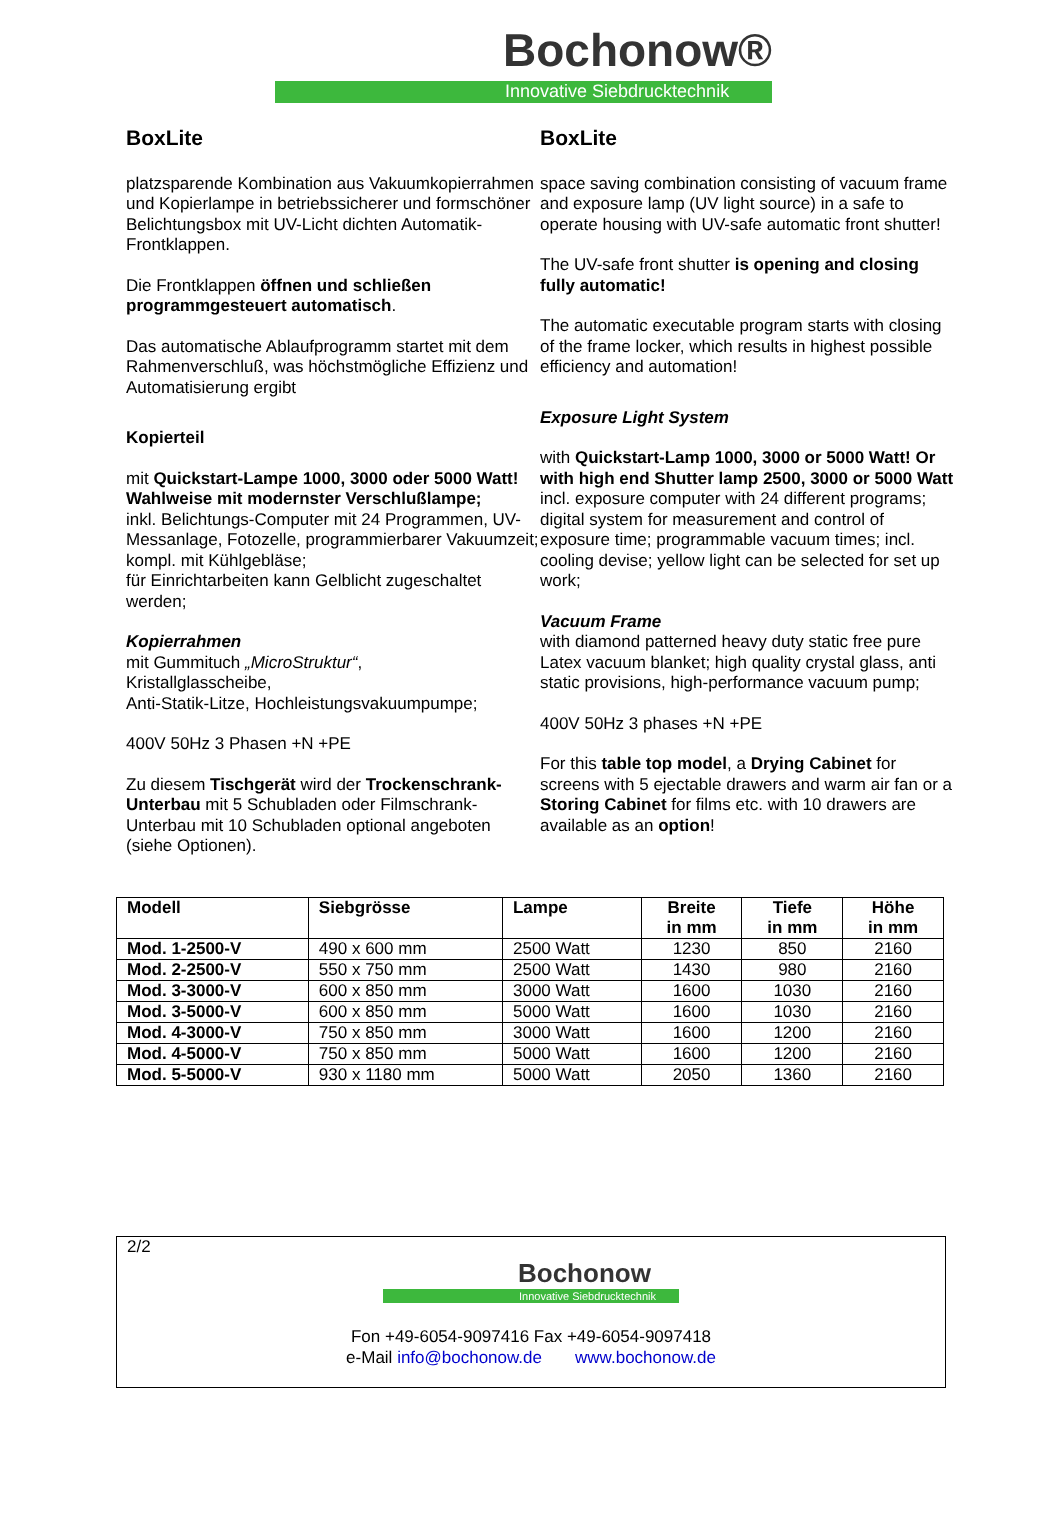Bochonow®
Innovative Siebdrucktechnik
BoxLite
platzsparende Kombination aus Vakuumkopierrahmen und Kopierlampe in betriebssicherer und formschöner Belichtungsbox mit UV-Licht dichten Automatik-Frontklappen.
Die Frontklappen öffnen und schließen programmgesteuert automatisch.
Das automatische Ablaufprogramm startet mit dem Rahmenverschluß, was höchstmögliche Effizienz und Automatisierung ergibt
Kopierteil
mit Quickstart-Lampe 1000, 3000 oder 5000 Watt! Wahlweise mit modernster Verschlußlampe;
inkl. Belichtungs-Computer mit 24 Programmen, UV-Messanlage, Fotozelle, programmierbarer Vakuumzeit; kompl. mit Kühlgebläse;
für Einrichtarbeiten kann Gelblicht zugeschaltet werden;
Kopierrahmen
mit Gummituch „MicroStruktur“,
Kristallglasscheibe,
Anti-Statik-Litze, Hochleistungsvakuumpumpe;
400V 50Hz 3 Phasen +N +PE
Zu diesem Tischgerät wird der Trockenschrank-Unterbau mit 5 Schubladen oder Filmschrank-Unterbau mit 10 Schubladen optional angeboten (siehe Optionen).
BoxLite
space saving combination consisting of vacuum frame and exposure lamp (UV light source) in a safe to operate housing with UV-safe automatic front shutter!
The UV-safe front shutter is opening and closing fully automatic!
The automatic executable program starts with closing of the frame locker, which results in highest possible efficiency and automation!
Exposure Light System
with Quickstart-Lamp 1000, 3000 or 5000 Watt! Or with high end Shutter lamp 2500, 3000 or 5000 Watt
incl. exposure computer with 24 different programs; digital system for measurement and control of exposure time; programmable vacuum times; incl. cooling devise; yellow light can be selected for set up work;
Vacuum Frame
with diamond patterned heavy duty static free pure Latex vacuum blanket; high quality crystal glass, anti static provisions, high-performance vacuum pump;
400V 50Hz 3 phases +N +PE
For this table top model, a Drying Cabinet for screens with 5 ejectable drawers and warm air fan or a Storing Cabinet for films etc. with 10 drawers are available as an option!
| Modell | Siebgrösse | Lampe | Breite in mm | Tiefe in mm | Höhe in mm |
| --- | --- | --- | --- | --- | --- |
| Mod. 1-2500-V | 490 x 600 mm | 2500 Watt | 1230 | 850 | 2160 |
| Mod. 2-2500-V | 550 x 750 mm | 2500 Watt | 1430 | 980 | 2160 |
| Mod. 3-3000-V | 600 x 850 mm | 3000 Watt | 1600 | 1030 | 2160 |
| Mod. 3-5000-V | 600 x 850 mm | 5000 Watt | 1600 | 1030 | 2160 |
| Mod. 4-3000-V | 750 x 850 mm | 3000 Watt | 1600 | 1200 | 2160 |
| Mod. 4-5000-V | 750 x 850 mm | 5000 Watt | 1600 | 1200 | 2160 |
| Mod. 5-5000-V | 930 x 1180 mm | 5000 Watt | 2050 | 1360 | 2160 |
2/2
Bochonow
Innovative Siebdrucktechnik
Fon +49-6054-9097416 Fax +49-6054-9097418
e-Mail info@bochonow.de www.bochonow.de